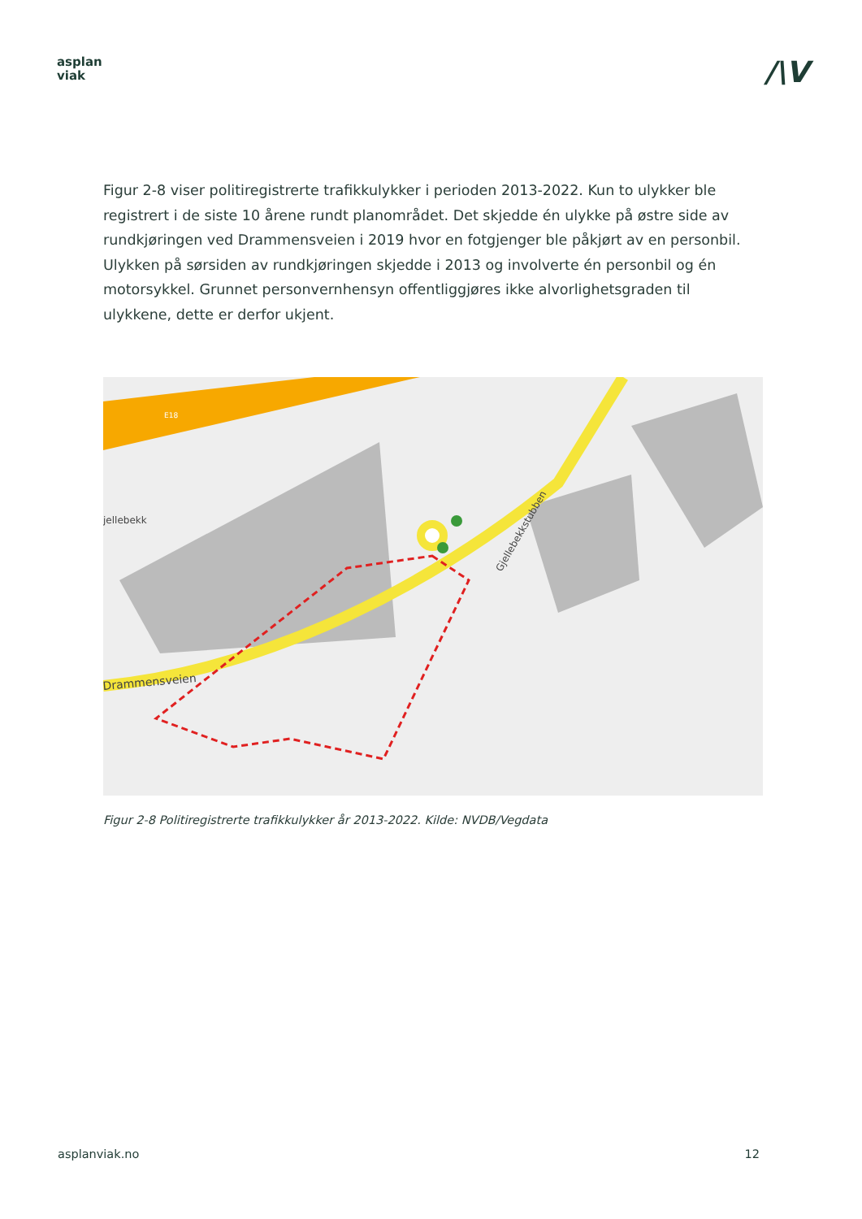asplan
viak
/\V
Figur 2-8 viser politiregistrerte trafikkulykker i perioden 2013-2022. Kun to ulykker ble registrert i de siste 10 årene rundt planområdet. Det skjedde én ulykke på østre side av rundkjøringen ved Drammensveien i 2019 hvor en fotgjenger ble påkjørt av en personbil. Ulykken på sørsiden av rundkjøringen skjedde i 2013 og involverte én personbil og én motorsykkel. Grunnet personvernhensyn offentliggjøres ikke alvorlighetsgraden til ulykkene, dette er derfor ukjent.
jellebekk
Drammensveien
Gjellebekkstubben
E18
Figur 2-8 Politiregistrerte trafikkulykker år 2013-2022. Kilde: NVDB/Vegdata
asplanviak.no 12